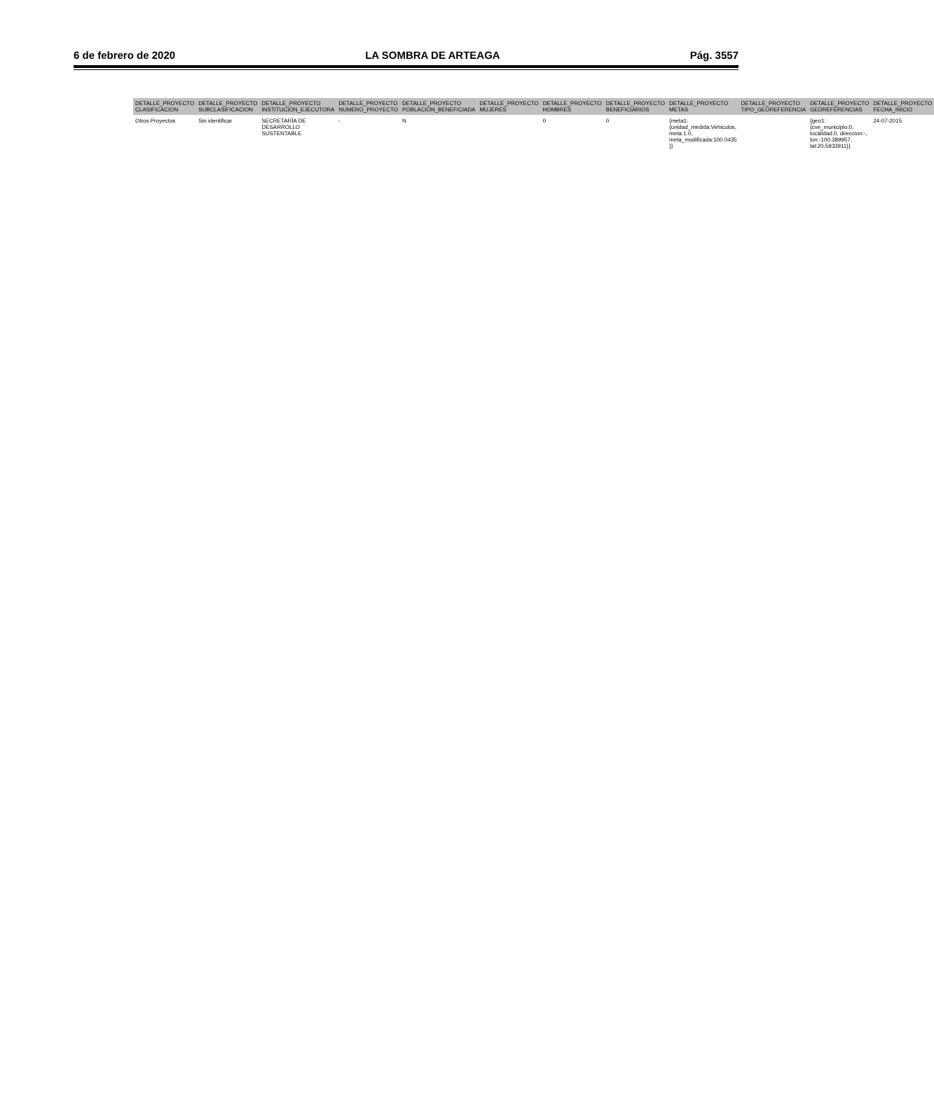6 de febrero de 2020 LA SOMBRA DE ARTEAGA Pág. 3557
| DETALLE_PROYECTO CLASIFICACION | DETALLE_PROYECTO SUBCLASIFICACION | DETALLE_PROYECTO INSTITUCION_EJECUTORA | DETALLE_PROYECTO NUMERO_PROYECTO | DETALLE_PROYECTO POBLACION_BENEFICIADA | DETALLE_PROYECTO MUJERES | DETALLE_PROYECTO HOMBRES | DETALLE_PROYECTO BENEFICIARIOS | DETALLE_PROYECTO METAS | DETALLE_PROYECTO TIPO_GEOREFERENCIA | DETALLE_PROYECTO GEOREFERENCIAS | DETALLE_PROYECTO FECHA_INICIO |
| --- | --- | --- | --- | --- | --- | --- | --- | --- | --- | --- | --- |
| Otros Proyectos | Sin identificar | SECRETARÍA DE DESARROLLO SUSTENTABLE | - | N | | 0 | 0 | {meta1: {unidad_medida:Vehiculos, meta:1.0, meta_modificada:100.0435 }} | | {geo1: {cve_municipio:0, localidad:0, direccion:-, lon:-100.389957, lat:20.5933911}} | 24-07-2015 |